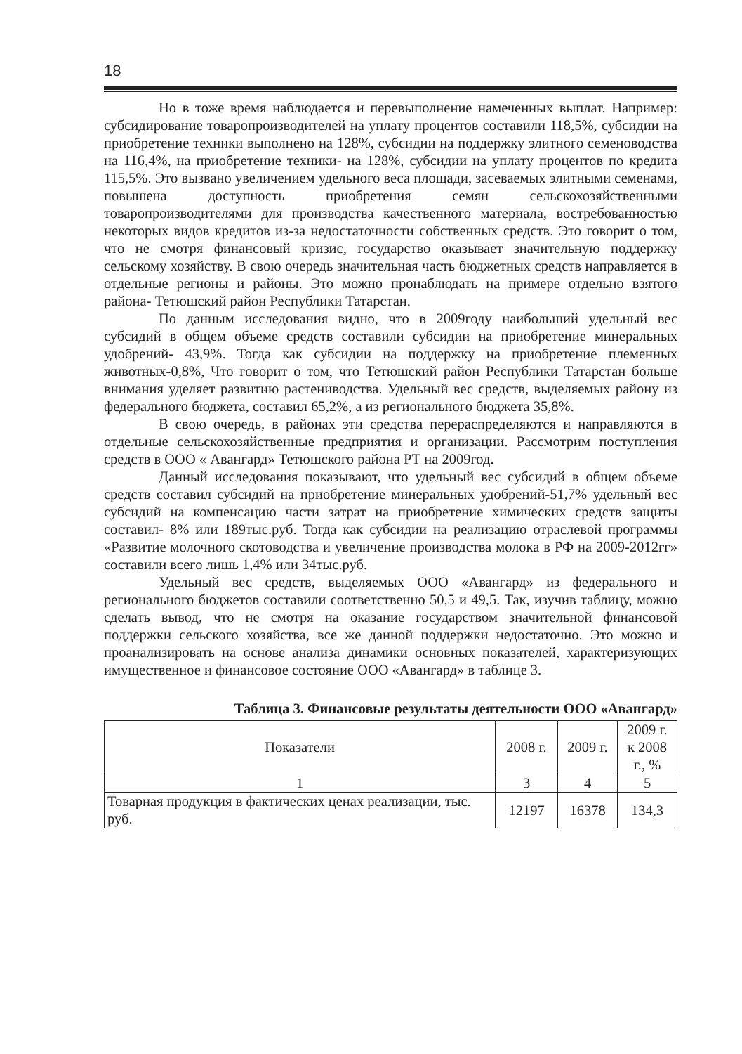18
Но в тоже время наблюдается и перевыполнение намеченных выплат. Например: субсидирование товаропроизводителей на уплату процентов составили 118,5%, субсидии на приобретение техники выполнено на 128%, субсидии на поддержку элитного семеноводства на 116,4%, на приобретение техники- на 128%, субсидии на уплату процентов по кредита 115,5%. Это вызвано увеличением удельного веса площади, засеваемых элитными семенами, повышена доступность приобретения семян сельскохозяйственными товаропроизводителями для производства качественного материала, востребованностью некоторых видов кредитов из-за недостаточности собственных средств. Это говорит о том, что не смотря финансовый кризис, государство оказывает значительную поддержку сельскому хозяйству. В свою очередь значительная часть бюджетных средств направляется в отдельные регионы и районы. Это можно пронаблюдать на примере отдельно взятого района- Тетюшский район Республики Татарстан.
По данным исследования видно, что в 2009году наибольший удельный вес субсидий в общем объеме средств составили субсидии на приобретение минеральных удобрений- 43,9%. Тогда как субсидии на поддержку на приобретение племенных животных-0,8%, Что говорит о том, что Тетюшский район Республики Татарстан больше внимания уделяет развитию растениводства. Удельный вес средств, выделяемых району из федерального бюджета, составил 65,2%, а из регионального бюджета 35,8%.
В свою очередь, в районах эти средства перераспределяются и направляются в отдельные сельскохозяйственные предприятия и организации. Рассмотрим поступления средств в ООО « Авангард» Тетюшского района РТ на 2009год.
Данный исследования показывают, что удельный вес субсидий в общем объеме средств составил субсидий на приобретение минеральных удобрений-51,7% удельный вес субсидий на компенсацию части затрат на приобретение химических средств защиты составил- 8% или 189тыс.руб. Тогда как субсидии на реализацию отраслевой программы «Развитие молочного скотоводства и увеличение производства молока в РФ на 2009-2012гг» составили всего лишь 1,4% или 34тыс.руб.
Удельный вес средств, выделяемых ООО «Авангард» из федерального и регионального бюджетов составили соответственно 50,5 и 49,5. Так, изучив таблицу, можно сделать вывод, что не смотря на оказание государством значительной финансовой поддержки сельского хозяйства, все же данной поддержки недостаточно. Это можно и проанализировать на основе анализа динамики основных показателей, характеризующих имущественное и финансовое состояние ООО «Авангард» в таблице 3.
Таблица 3. Финансовые результаты деятельности ООО «Авангард»
| Показатели | 2008 г. | 2009 г. | 2009 г. к 2008 г., % |
| --- | --- | --- | --- |
| 1 | 3 | 4 | 5 |
| Товарная продукция в фактических ценах реализации, тыс. руб. | 12197 | 16378 | 134,3 |